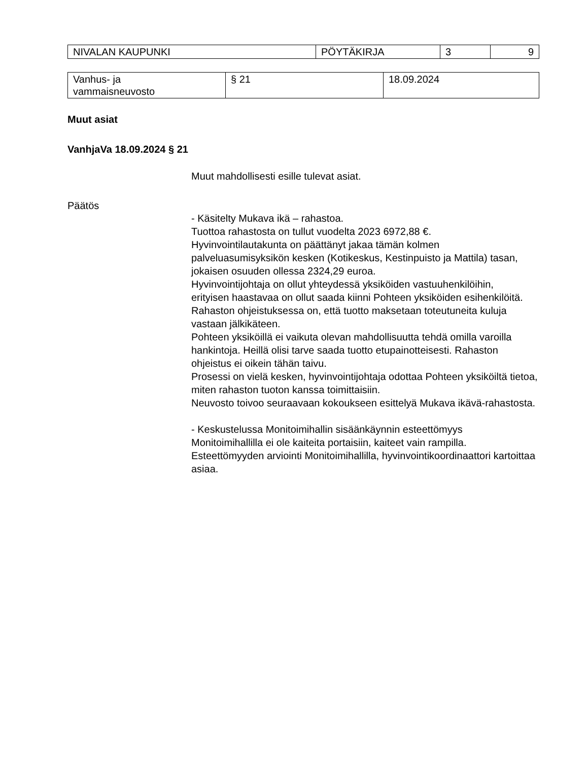| NIVALAN KAUPUNKI | PÖYTÄKIRJA | 3 | 9 |
| Vanhus- ja vammaisneuvosto | § 21 | 18.09.2024 |
Muut asiat
VanhjaVa 18.09.2024 § 21
Muut mahdollisesti esille tulevat asiat.
Päätös
- Käsitelty Mukava ikä – rahastoa.
Tuottoa rahastosta on tullut vuodelta 2023 6972,88 €.
Hyvinvointilautakunta on päättänyt jakaa tämän kolmen palveluasumisyksikön kesken (Kotikeskus, Kestinpuisto ja Mattila) tasan, jokaisen osuuden ollessa 2324,29 euroa.
Hyvinvointijohtaja on ollut yhteydessä yksiköiden vastuuhenkilöihin,
erityisen haastavaa on ollut saada kiinni Pohteen yksiköiden esihenkilöitä.
Rahaston ohjeistuksessa on, että tuotto maksetaan toteutuneita kuluja vastaan jälkikäteen.
Pohteen yksiköillä ei vaikuta olevan mahdollisuutta tehdä omilla varoilla hankintoja. Heillä olisi tarve saada tuotto etupainotteisesti. Rahaston ohjeistus ei oikein tähän taivu.
Prosessi on vielä kesken, hyvinvointijohtaja odottaa Pohteen yksiköiltä tietoa, miten rahaston tuoton kanssa toimittaisiin.
Neuvosto toivoo seuraavaan kokoukseen esittelyä Mukava ikävä-rahastosta.
- Keskustelussa Monitoimihallin sisäänkäynnin esteettömyys
Monitoimihallilla ei ole kaiteita portaisiin, kaiteet vain rampilla.
Esteettömyyden arviointi Monitoimihallilla, hyvinvointikoordinaattori kartoittaa asiaa.